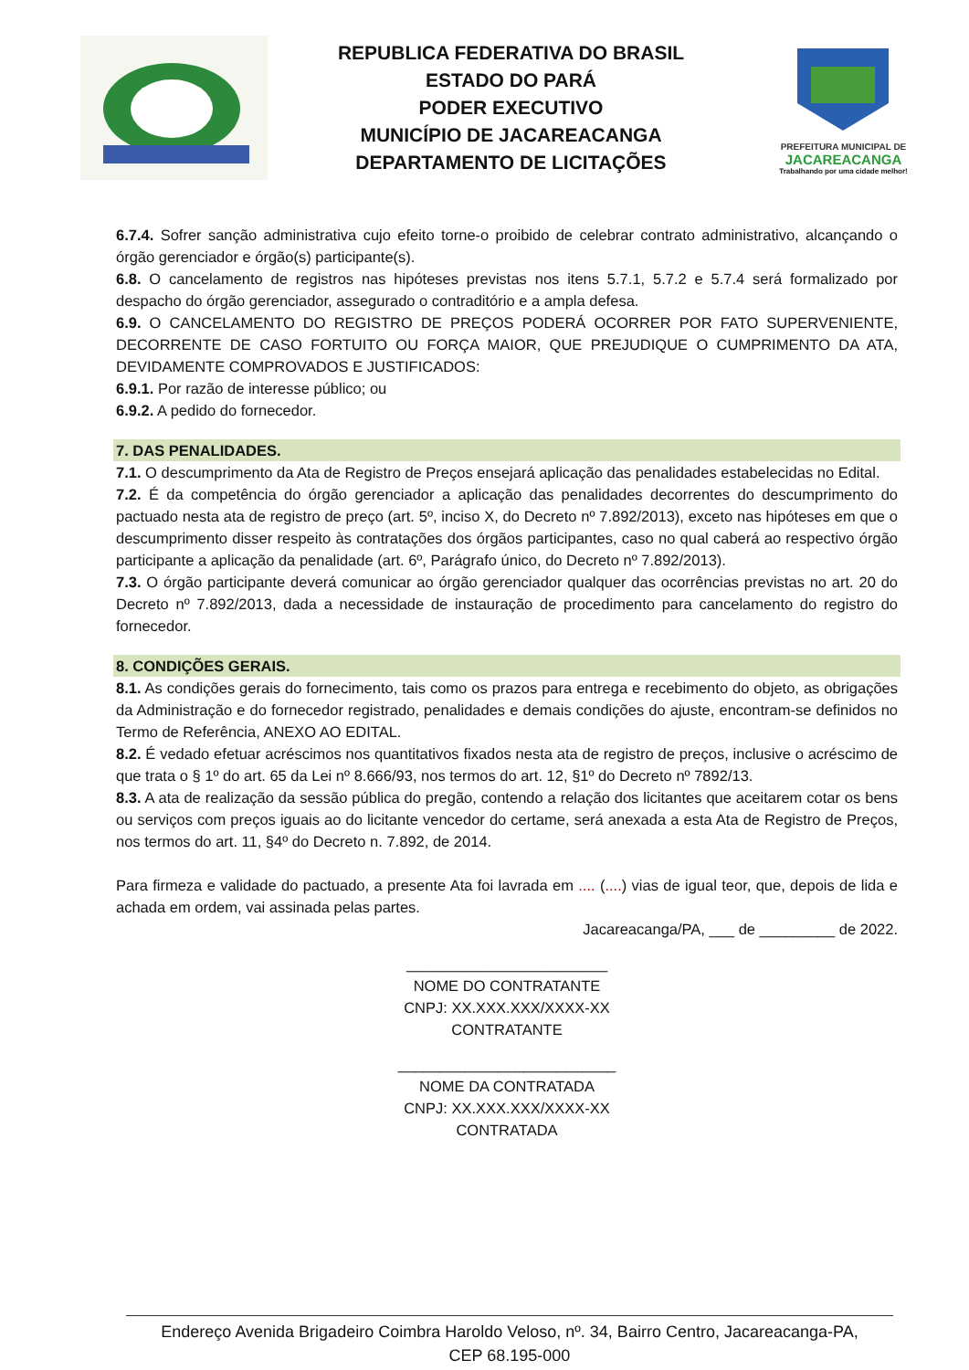REPUBLICA FEDERATIVA DO BRASIL
ESTADO DO PARÁ
PODER EXECUTIVO
MUNICÍPIO DE JACAREACANGA
DEPARTAMENTO DE LICITAÇÕES
PREFEITURA MUNICIPAL DE
JACAREACANGA
Trabalhando por uma cidade melhor!
6.7.4. Sofrer sanção administrativa cujo efeito torne-o proibido de celebrar contrato administrativo, alcançando o órgão gerenciador e órgão(s) participante(s).
6.8. O cancelamento de registros nas hipóteses previstas nos itens 5.7.1, 5.7.2 e 5.7.4 será formalizado por despacho do órgão gerenciador, assegurado o contraditório e a ampla defesa.
6.9. O CANCELAMENTO DO REGISTRO DE PREÇOS PODERÁ OCORRER POR FATO SUPERVENIENTE, DECORRENTE DE CASO FORTUITO OU FORÇA MAIOR, QUE PREJUDIQUE O CUMPRIMENTO DA ATA, DEVIDAMENTE COMPROVADOS E JUSTIFICADOS:
6.9.1. Por razão de interesse público; ou
6.9.2. A pedido do fornecedor.
7. DAS PENALIDADES.
7.1. O descumprimento da Ata de Registro de Preços ensejará aplicação das penalidades estabelecidas no Edital.
7.2. É da competência do órgão gerenciador a aplicação das penalidades decorrentes do descumprimento do pactuado nesta ata de registro de preço (art. 5º, inciso X, do Decreto nº 7.892/2013), exceto nas hipóteses em que o descumprimento disser respeito às contratações dos órgãos participantes, caso no qual caberá ao respectivo órgão participante a aplicação da penalidade (art. 6º, Parágrafo único, do Decreto nº 7.892/2013).
7.3. O órgão participante deverá comunicar ao órgão gerenciador qualquer das ocorrências previstas no art. 20 do Decreto nº 7.892/2013, dada a necessidade de instauração de procedimento para cancelamento do registro do fornecedor.
8. CONDIÇÕES GERAIS.
8.1. As condições gerais do fornecimento, tais como os prazos para entrega e recebimento do objeto, as obrigações da Administração e do fornecedor registrado, penalidades e demais condições do ajuste, encontram-se definidos no Termo de Referência, ANEXO AO EDITAL.
8.2. É vedado efetuar acréscimos nos quantitativos fixados nesta ata de registro de preços, inclusive o acréscimo de que trata o § 1º do art. 65 da Lei nº 8.666/93, nos termos do art. 12, §1º do Decreto nº 7892/13.
8.3. A ata de realização da sessão pública do pregão, contendo a relação dos licitantes que aceitarem cotar os bens ou serviços com preços iguais ao do licitante vencedor do certame, será anexada a esta Ata de Registro de Preços, nos termos do art. 11, §4º do Decreto n. 7.892, de 2014.
Para firmeza e validade do pactuado, a presente Ata foi lavrada em .... (....) vias de igual teor, que, depois de lida e achada em ordem, vai assinada pelas partes.
Jacareacanga/PA, ___ de _________ de 2022.
________________________
NOME DO CONTRATANTE
CNPJ: XX.XXX.XXX/XXXX-XX
CONTRATANTE
__________________________
NOME DA CONTRATADA
CNPJ: XX.XXX.XXX/XXXX-XX
CONTRATADA
Endereço Avenida Brigadeiro Coimbra Haroldo Veloso, nº. 34, Bairro Centro, Jacareacanga-PA,
CEP 68.195-000